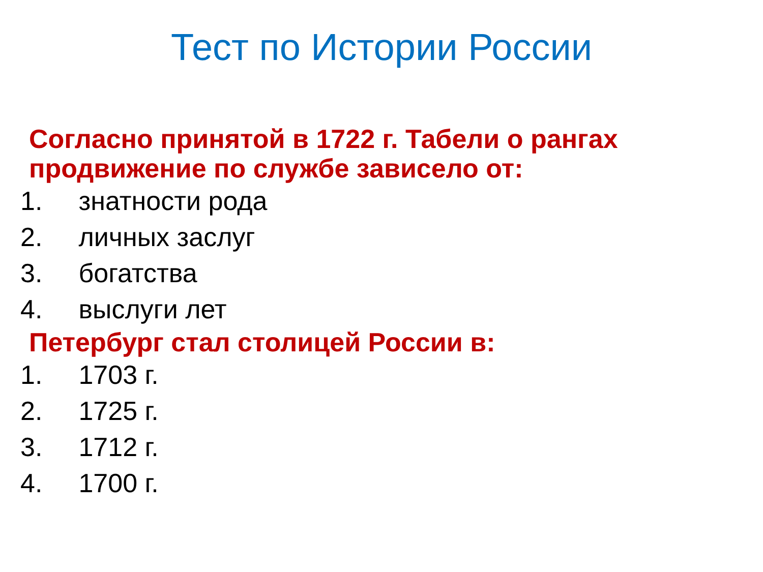Тест по Истории России
Согласно принятой в 1722 г. Табели о рангах продвижение по службе зависело от:
1. знатности рода
2. личных заслуг
3. богатства
4. выслуги лет
Петербург стал столицей России в:
1. 1703 г.
2. 1725 г.
3. 1712 г.
4. 1700 г.